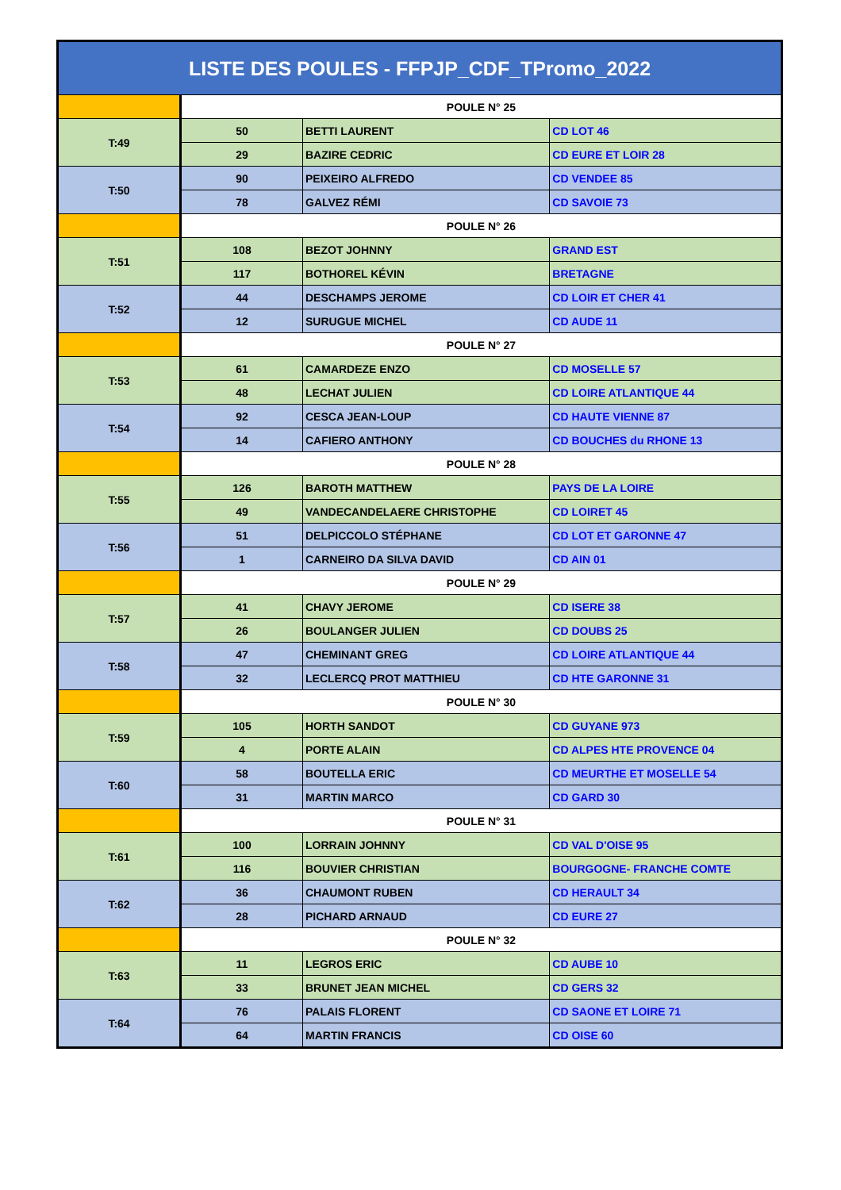| LISTE DES POULES - FFPJP_CDF_TPromo_2022 | | | |
| --- | --- | --- | --- |
| | POULE N° 25 | | |
| T:49 | 50 | BETTI LAURENT | CD LOT 46 |
| | 29 | BAZIRE CEDRIC | CD EURE ET LOIR 28 |
| T:50 | 90 | PEIXEIRO ALFREDO | CD VENDEE 85 |
| | 78 | GALVEZ RÉMI | CD SAVOIE 73 |
| | POULE N° 26 | | |
| T:51 | 108 | BEZOT JOHNNY | GRAND EST |
| | 117 | BOTHOREL KÉVIN | BRETAGNE |
| T:52 | 44 | DESCHAMPS JEROME | CD LOIR ET CHER 41 |
| | 12 | SURUGUE MICHEL | CD AUDE 11 |
| | POULE N° 27 | | |
| T:53 | 61 | CAMARDEZE ENZO | CD MOSELLE 57 |
| | 48 | LECHAT JULIEN | CD LOIRE ATLANTIQUE 44 |
| T:54 | 92 | CESCA JEAN-LOUP | CD HAUTE VIENNE 87 |
| | 14 | CAFIERO ANTHONY | CD BOUCHES du RHONE 13 |
| | POULE N° 28 | | |
| T:55 | 126 | BAROTH MATTHEW | PAYS DE LA LOIRE |
| | 49 | VANDECANDELAERE CHRISTOPHE | CD LOIRET 45 |
| T:56 | 51 | DELPICCOLO STÉPHANE | CD LOT ET GARONNE 47 |
| | 1 | CARNEIRO DA SILVA DAVID | CD AIN 01 |
| | POULE N° 29 | | |
| T:57 | 41 | CHAVY JEROME | CD ISERE 38 |
| | 26 | BOULANGER JULIEN | CD DOUBS 25 |
| T:58 | 47 | CHEMINANT GREG | CD LOIRE ATLANTIQUE 44 |
| | 32 | LECLERCQ PROT MATTHIEU | CD HTE GARONNE 31 |
| | POULE N° 30 | | |
| T:59 | 105 | HORTH SANDOT | CD GUYANE 973 |
| | 4 | PORTE ALAIN | CD ALPES HTE PROVENCE 04 |
| T:60 | 58 | BOUTELLA ERIC | CD MEURTHE ET MOSELLE 54 |
| | 31 | MARTIN MARCO | CD GARD 30 |
| | POULE N° 31 | | |
| T:61 | 100 | LORRAIN JOHNNY | CD VAL D'OISE 95 |
| | 116 | BOUVIER CHRISTIAN | BOURGOGNE- FRANCHE COMTE |
| T:62 | 36 | CHAUMONT RUBEN | CD HERAULT 34 |
| | 28 | PICHARD ARNAUD | CD EURE 27 |
| | POULE N° 32 | | |
| T:63 | 11 | LEGROS ERIC | CD AUBE 10 |
| | 33 | BRUNET JEAN MICHEL | CD GERS 32 |
| T:64 | 76 | PALAIS FLORENT | CD SAONE ET LOIRE 71 |
| | 64 | MARTIN FRANCIS | CD OISE 60 |